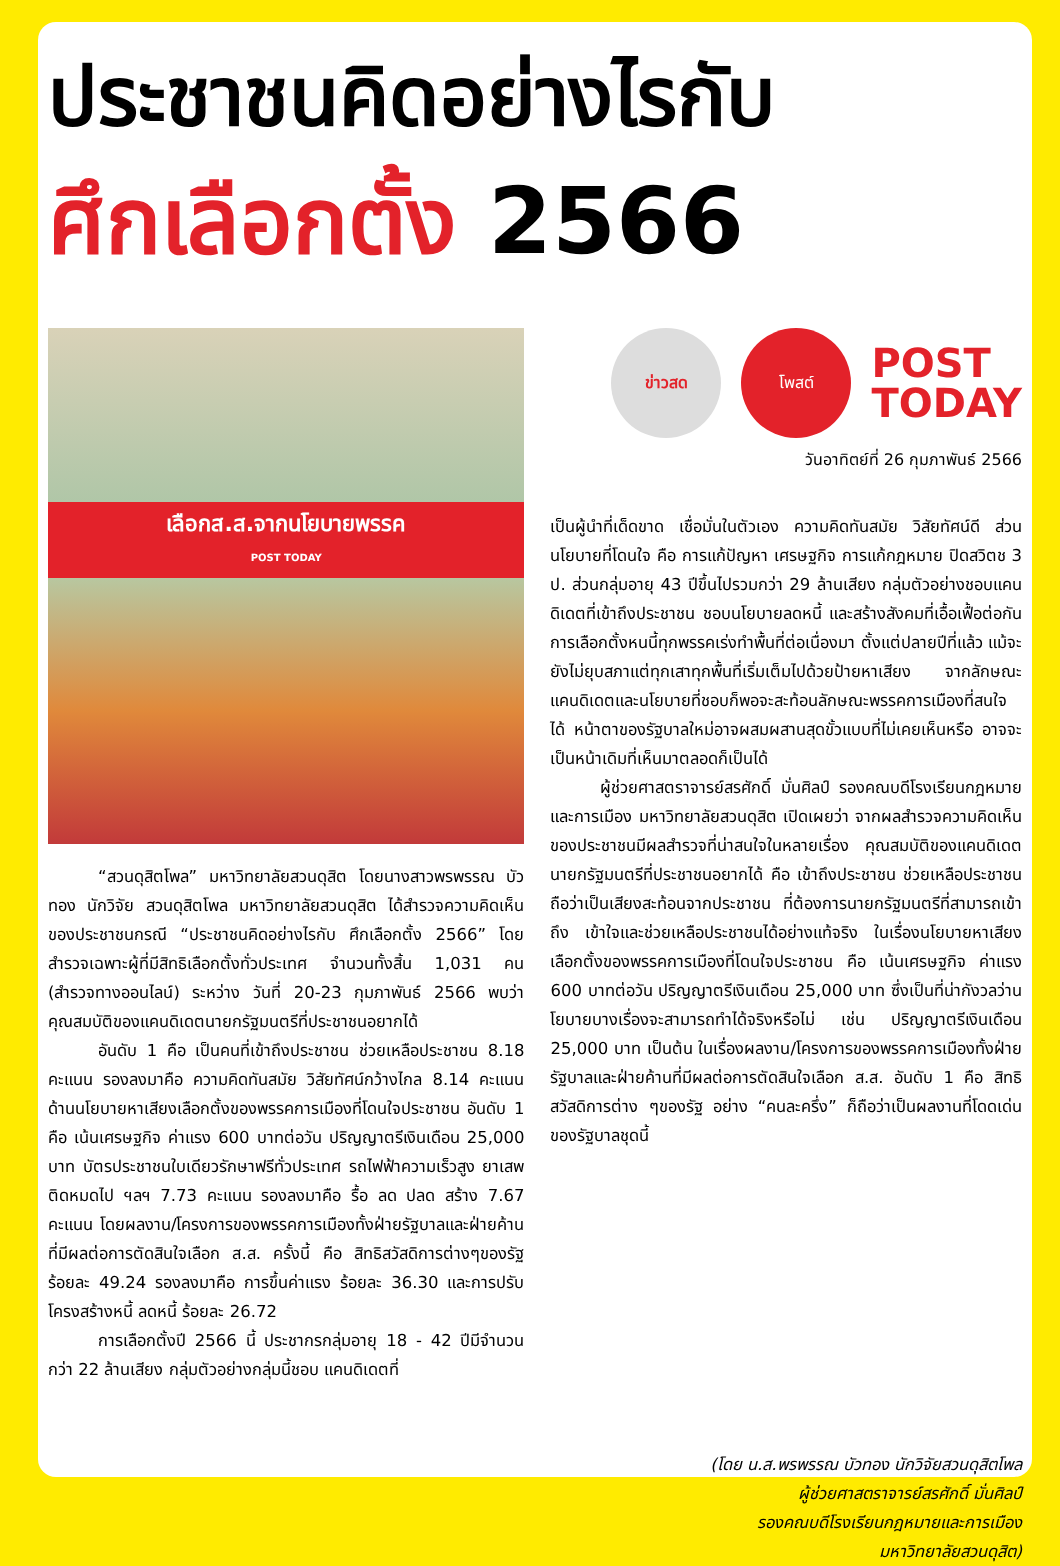ประชาชนคิดอย่างไรกับ
ศึกเลือกตั้ง 2566
เลือกส.ส.จากนโยบายพรรค
POST TODAY
“สวนดุสิตโพล” มหาวิทยาลัยสวนดุสิต โดยนางสาวพรพรรณ บัวทอง นักวิจัย สวนดุสิตโพล มหาวิทยาลัยสวนดุสิต ได้สำรวจความคิดเห็นของประชาชนกรณี “ประชาชนคิดอย่างไรกับ ศึกเลือกตั้ง 2566” โดยสำรวจเฉพาะผู้ที่มีสิทธิเลือกตั้งทั่วประเทศ จำนวนทั้งสิ้น 1,031 คน (สำรวจทางออนไลน์) ระหว่าง วันที่ 20-23 กุมภาพันธ์ 2566 พบว่า คุณสมบัติของแคนดิเดตนายกรัฐมนตรีที่ประชาชนอยากได้
อันดับ 1 คือ เป็นคนที่เข้าถึงประชาชน ช่วยเหลือประชาชน 8.18 คะแนน รองลงมาคือ ความคิดทันสมัย วิสัยทัศน์กว้างไกล 8.14 คะแนน ด้านนโยบายหาเสียงเลือกตั้งของพรรคการเมืองที่โดนใจประชาชน อันดับ 1 คือ เน้นเศรษฐกิจ ค่าแรง 600 บาทต่อวัน ปริญญาตรีเงินเดือน 25,000 บาท บัตรประชาชนใบเดียวรักษาฟรีทั่วประเทศ รถไฟฟ้าความเร็วสูง ยาเสพติดหมดไป ฯลฯ 7.73 คะแนน รองลงมาคือ รื้อ ลด ปลด สร้าง 7.67 คะแนน โดยผลงาน/โครงการของพรรคการเมืองทั้งฝ่ายรัฐบาลและฝ่ายค้าน ที่มีผลต่อการตัดสินใจเลือก ส.ส. ครั้งนี้ คือ สิทธิสวัสดิการต่างๆของรัฐ ร้อยละ 49.24 รองลงมาคือ การขึ้นค่าแรง ร้อยละ 36.30 และการปรับโครงสร้างหนี้ ลดหนี้ ร้อยละ 26.72
การเลือกตั้งปี 2566 นี้ ประชากรกลุ่มอายุ 18 - 42 ปีมีจำนวนกว่า 22 ล้านเสียง กลุ่มตัวอย่างกลุ่มนี้ชอบ แคนดิเดตที่
ข่าวสด โพสต์
POST
TODAY
วันอาทิตย์ที่ 26 กุมภาพันธ์ 2566
เป็นผู้นำที่เด็ดขาด เชื่อมั่นในตัวเอง ความคิดทันสมัย วิสัยทัศน์ดี ส่วนนโยบายที่โดนใจ คือ การแก้ปัญหา เศรษฐกิจ การแก้กฎหมาย ปิดสวิตช 3 ป. ส่วนกลุ่มอายุ 43 ปีขึ้นไปรวมกว่า 29 ล้านเสียง กลุ่มตัวอย่างชอบแคนดิเดตที่เข้าถึงประชาชน ชอบนโยบายลดหนี้ และสร้างสังคมที่เอื้อเฟื้อต่อกัน การเลือกตั้งหนนี้ทุกพรรคเร่งทำพื้นที่ต่อเนื่องมา ตั้งแต่ปลายปีที่แล้ว แม้จะยังไม่ยุบสภาแต่ทุกเสาทุกพื้นที่เริ่มเต็มไปด้วยป้ายหาเสียง จากลักษณะแคนดิเดตและนโยบายที่ชอบก็พอจะสะท้อนลักษณะพรรคการเมืองที่สนใจได้ หน้าตาของรัฐบาลใหม่อาจผสมผสานสุดขั้วแบบที่ไม่เคยเห็นหรือ อาจจะเป็นหน้าเดิมที่เห็นมาตลอดก็เป็นได้
ผู้ช่วยศาสตราจารย์สรศักดิ์ มั่นศิลป์ รองคณบดีโรงเรียนกฎหมายและการเมือง มหาวิทยาลัยสวนดุสิต เปิดเผยว่า จากผลสำรวจความคิดเห็นของประชาชนมีผลสำรวจที่น่าสนใจในหลายเรื่อง คุณสมบัติของแคนดิเดต นายกรัฐมนตรีที่ประชาชนอยากได้ คือ เข้าถึงประชาชน ช่วยเหลือประชาชน ถือว่าเป็นเสียงสะท้อนจากประชาชน ที่ต้องการนายกรัฐมนตรีที่สามารถเข้าถึง เข้าใจและช่วยเหลือประชาชนได้อย่างแท้จริง ในเรื่องนโยบายหาเสียงเลือกตั้งของพรรคการเมืองที่โดนใจประชาชน คือ เน้นเศรษฐกิจ ค่าแรง 600 บาทต่อวัน ปริญญาตรีเงินเดือน 25,000 บาท ซึ่งเป็นที่น่ากังวลว่านโยบายบางเรื่องจะสามารถทำได้จริงหรือไม่ เช่น ปริญญาตรีเงินเดือน 25,000 บาท เป็นต้น ในเรื่องผลงาน/โครงการของพรรคการเมืองทั้งฝ่ายรัฐบาลและฝ่ายค้านที่มีผลต่อการตัดสินใจเลือก ส.ส. อันดับ 1 คือ สิทธิสวัสดิการต่าง ๆของรัฐ อย่าง “คนละครึ่ง” ก็ถือว่าเป็นผลงานที่โดดเด่นของรัฐบาลชุดนี้
(โดย น.ส.พรพรรณ บัวทอง นักวิจัยสวนดุสิตโพล
ผู้ช่วยศาสตราจารย์สรศักดิ์ มั่นศิลป์
รองคณบดีโรงเรียนกฎหมายและการเมือง
มหาวิทยาลัยสวนดุสิต)